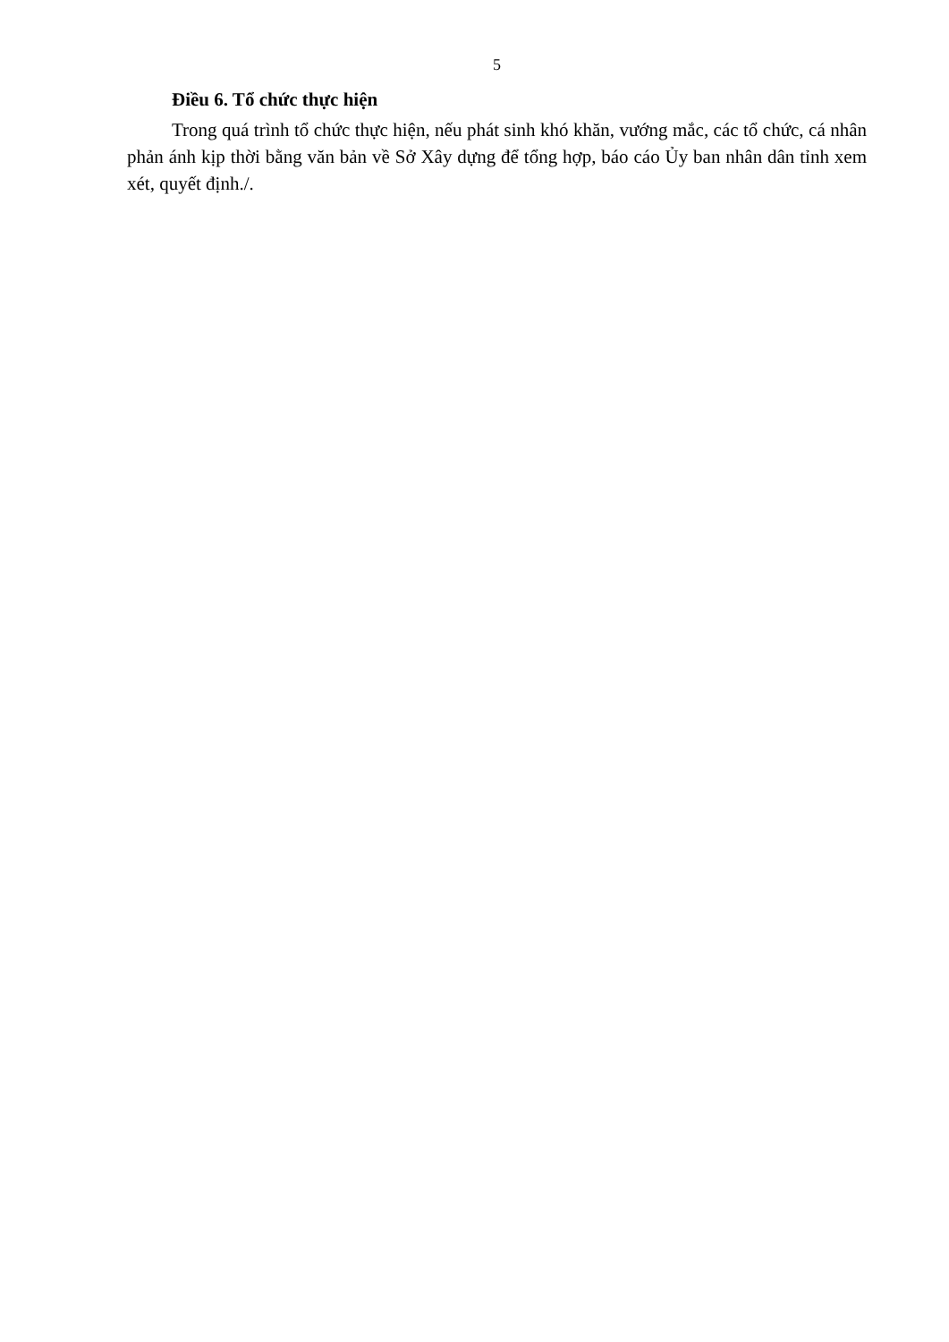5
Điều 6. Tổ chức thực hiện
Trong quá trình tổ chức thực hiện, nếu phát sinh khó khăn, vướng mắc, các tổ chức, cá nhân phản ánh kịp thời bằng văn bản về Sở Xây dựng để tổng hợp, báo cáo Ủy ban nhân dân tỉnh xem xét, quyết định./.